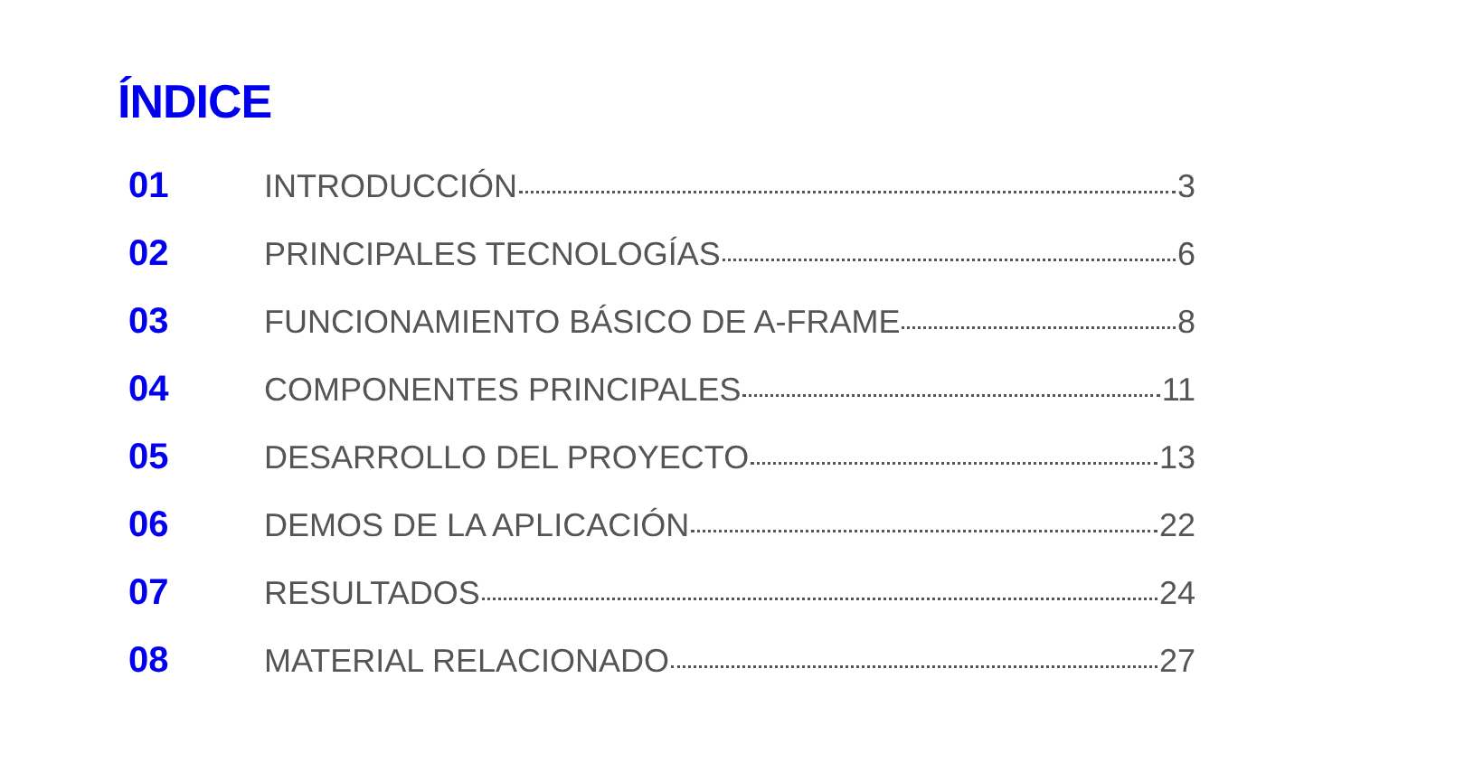ÍNDICE
01 INTRODUCCIÓN 3
02 PRINCIPALES TECNOLOGÍAS 6
03 FUNCIONAMIENTO BÁSICO DE A-FRAME 8
04 COMPONENTES PRINCIPALES 11
05 DESARROLLO DEL PROYECTO 13
06 DEMOS DE LA APLICACIÓN 22
07 RESULTADOS 24
08 MATERIAL RELACIONADO 27